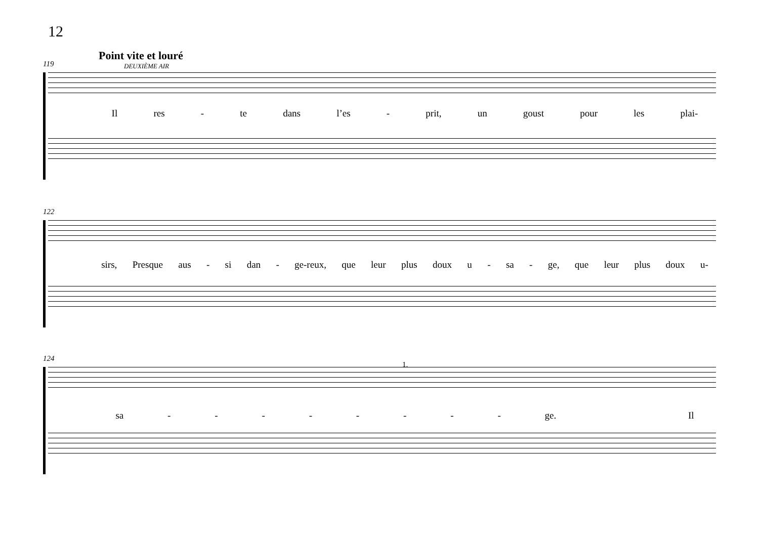12
Point vite et louré
DEUXIÈME AIR
119
Il res - te dans l’es - prit, un goust pour les plai-
122
sirs, Presque aus - si dan - ge-reux, que leur plus doux u - sa - ge, que leur plus doux u-
124
1.
sa - - - - - - - - ge. Il